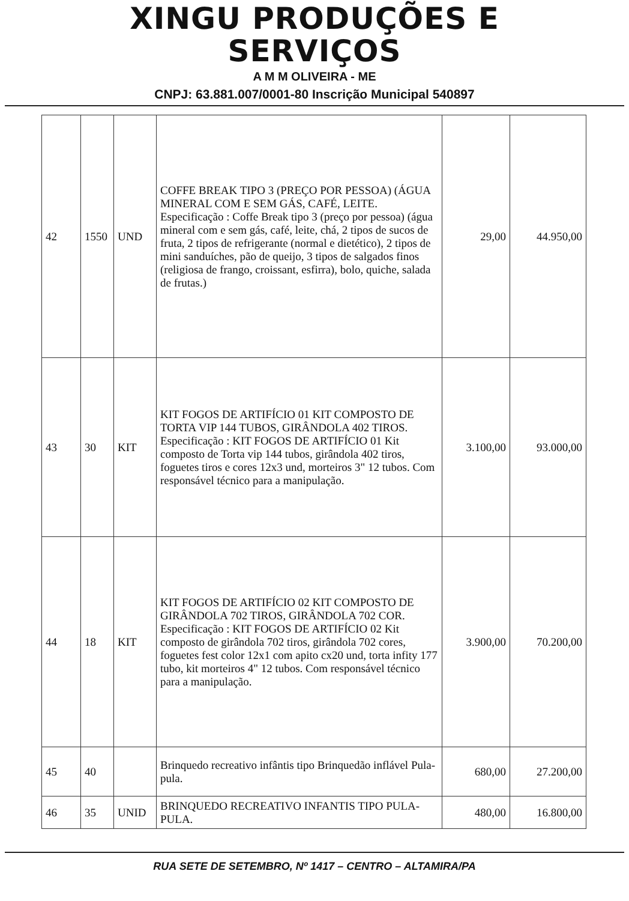XINGU PRODUÇÕES E
SERVIÇOS
A M M OLIVEIRA - ME
CNPJ: 63.881.007/0001-80 Inscrição Municipal 540897
| 42 | 1550 | UND | COFFE BREAK TIPO 3 (PREÇO POR PESSOA) (ÁGUA MINERAL COM E SEM GÁS, CAFÉ, LEITE. Especificação : Coffe Break tipo 3 (preço por pessoa) (água mineral com e sem gás, café, leite, chá, 2 tipos de sucos de fruta, 2 tipos de refrigerante (normal e dietético), 2 tipos de mini sanduíches, pão de queijo, 3 tipos de salgados finos (religiosa de frango, croissant, esfirra), bolo, quiche, salada de frutas.) | 29,00 | 44.950,00 |
| 43 | 30 | KIT | KIT FOGOS DE ARTIFÍCIO 01 KIT COMPOSTO DE TORTA VIP 144 TUBOS, GIRÂNDOLA 402 TIROS. Especificação : KIT FOGOS DE ARTIFÍCIO 01 Kit composto de Torta vip 144 tubos, girândola 402 tiros, foguetes tiros e cores 12x3 und, morteiros 3" 12 tubos. Com responsável técnico para a manipulação. | 3.100,00 | 93.000,00 |
| 44 | 18 | KIT | KIT FOGOS DE ARTIFÍCIO 02 KIT COMPOSTO DE GIRÂNDOLA 702 TIROS, GIRÂNDOLA 702 COR. Especificação : KIT FOGOS DE ARTIFÍCIO 02 Kit composto de girândola 702 tiros, girândola 702 cores, foguetes fest color 12x1 com apito cx20 und, torta infity 177 tubo, kit morteiros 4" 12 tubos. Com responsável técnico para a manipulação. | 3.900,00 | 70.200,00 |
| 45 | 40 | | Brinquedo recreativo infântis tipo Brinquedão inflável Pula-pula. | 680,00 | 27.200,00 |
| 46 | 35 | UNID | BRINQUEDO RECREATIVO INFANTIS TIPO PULA-PULA. | 480,00 | 16.800,00 |
RUA SETE DE SETEMBRO, Nº 1417 – CENTRO – ALTAMIRA/PA